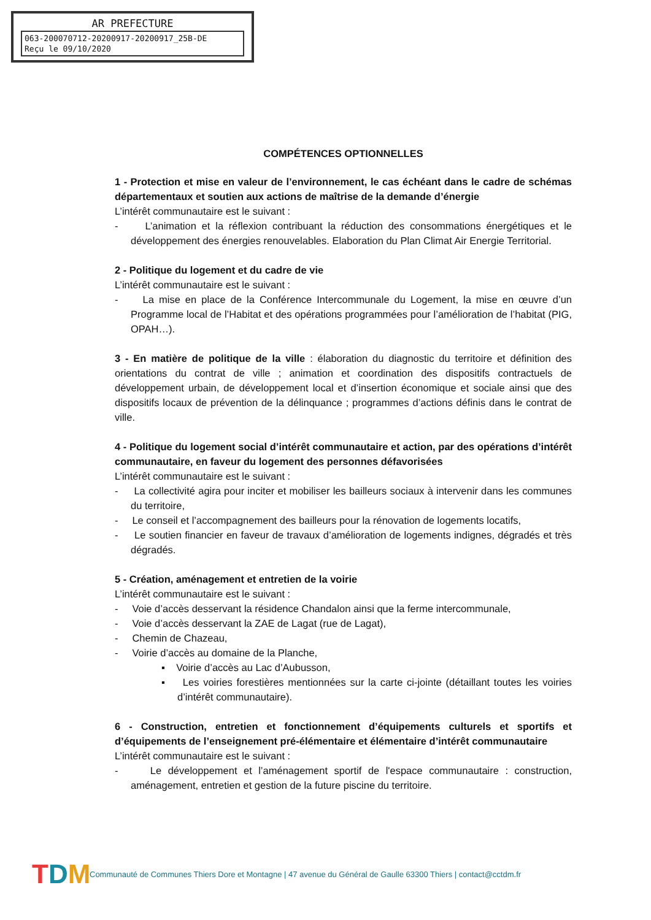AR PREFECTURE
063-200070712-20200917-20200917_25B-DE
Reçu le 09/10/2020
COMPÉTENCES OPTIONNELLES
1 - Protection et mise en valeur de l’environnement, le cas échéant dans le cadre de schémas départementaux et soutien aux actions de maîtrise de la demande d’énergie
L’intérêt communautaire est le suivant :
- L’animation et la réflexion contribuant la réduction des consommations énergétiques et le développement des énergies renouvelables. Elaboration du Plan Climat Air Energie Territorial.
2 - Politique du logement et du cadre de vie
L’intérêt communautaire est le suivant :
- La mise en place de la Conférence Intercommunale du Logement, la mise en œuvre d’un Programme local de l’Habitat et des opérations programmées pour l’amélioration de l’habitat (PIG, OPAH…).
3 - En matière de politique de la ville : élaboration du diagnostic du territoire et définition des orientations du contrat de ville ; animation et coordination des dispositifs contractuels de développement urbain, de développement local et d’insertion économique et sociale ainsi que des dispositifs locaux de prévention de la délinquance ; programmes d’actions définis dans le contrat de ville.
4 - Politique du logement social d’intérêt communautaire et action, par des opérations d’intérêt communautaire, en faveur du logement des personnes défavorisées
L’intérêt communautaire est le suivant :
- La collectivité agira pour inciter et mobiliser les bailleurs sociaux à intervenir dans les communes du territoire,
- Le conseil et l’accompagnement des bailleurs pour la rénovation de logements locatifs,
- Le soutien financier en faveur de travaux d’amélioration de logements indignes, dégradés et très dégradés.
5 - Création, aménagement et entretien de la voirie
L’intérêt communautaire est le suivant :
- Voie d’accès desservant la résidence Chandalon ainsi que la ferme intercommunale,
- Voie d’accès desservant la ZAE de Lagat (rue de Lagat),
- Chemin de Chazeau,
- Voirie d’accès au domaine de la Planche,
▪ Voirie d’accès au Lac d’Aubusson,
▪ Les voiries forestières mentionnées sur la carte ci-jointe (détaillant toutes les voiries d’intérêt communautaire).
6 - Construction, entretien et fonctionnement d’équipements culturels et sportifs et d’équipements de l’enseignement pré-élémentaire et élémentaire d’intérêt communautaire
L’intérêt communautaire est le suivant :
- Le développement et l’aménagement sportif de l'espace communautaire : construction, aménagement, entretien et gestion de la future piscine du territoire.
TDM
Communauté de Communes Thiers Dore et Montagne | 47 avenue du Général de Gaulle 63300 Thiers | contact@cctdm.fr